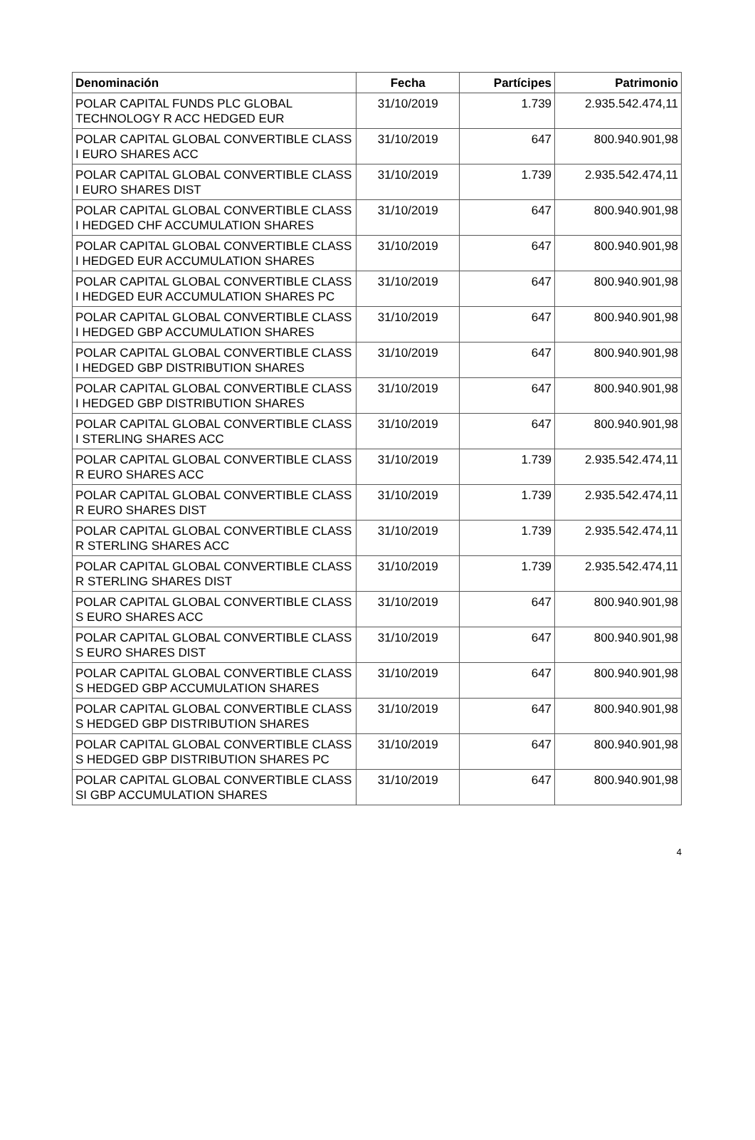| Denominación | Fecha | Partícipes | Patrimonio |
| --- | --- | --- | --- |
| POLAR CAPITAL FUNDS PLC GLOBAL TECHNOLOGY R ACC HEDGED EUR | 31/10/2019 | 1.739 | 2.935.542.474,11 |
| POLAR CAPITAL GLOBAL CONVERTIBLE CLASS I EURO SHARES ACC | 31/10/2019 | 647 | 800.940.901,98 |
| POLAR CAPITAL GLOBAL CONVERTIBLE CLASS I EURO SHARES DIST | 31/10/2019 | 1.739 | 2.935.542.474,11 |
| POLAR CAPITAL GLOBAL CONVERTIBLE CLASS I HEDGED CHF ACCUMULATION SHARES | 31/10/2019 | 647 | 800.940.901,98 |
| POLAR CAPITAL GLOBAL CONVERTIBLE CLASS I HEDGED EUR ACCUMULATION SHARES | 31/10/2019 | 647 | 800.940.901,98 |
| POLAR CAPITAL GLOBAL CONVERTIBLE CLASS I HEDGED EUR ACCUMULATION SHARES PC | 31/10/2019 | 647 | 800.940.901,98 |
| POLAR CAPITAL GLOBAL CONVERTIBLE CLASS I HEDGED GBP ACCUMULATION SHARES | 31/10/2019 | 647 | 800.940.901,98 |
| POLAR CAPITAL GLOBAL CONVERTIBLE CLASS I HEDGED GBP DISTRIBUTION SHARES | 31/10/2019 | 647 | 800.940.901,98 |
| POLAR CAPITAL GLOBAL CONVERTIBLE CLASS I HEDGED GBP DISTRIBUTION SHARES | 31/10/2019 | 647 | 800.940.901,98 |
| POLAR CAPITAL GLOBAL CONVERTIBLE CLASS I STERLING SHARES ACC | 31/10/2019 | 647 | 800.940.901,98 |
| POLAR CAPITAL GLOBAL CONVERTIBLE CLASS R EURO SHARES ACC | 31/10/2019 | 1.739 | 2.935.542.474,11 |
| POLAR CAPITAL GLOBAL CONVERTIBLE CLASS R EURO SHARES DIST | 31/10/2019 | 1.739 | 2.935.542.474,11 |
| POLAR CAPITAL GLOBAL CONVERTIBLE CLASS R STERLING SHARES ACC | 31/10/2019 | 1.739 | 2.935.542.474,11 |
| POLAR CAPITAL GLOBAL CONVERTIBLE CLASS R STERLING SHARES DIST | 31/10/2019 | 1.739 | 2.935.542.474,11 |
| POLAR CAPITAL GLOBAL CONVERTIBLE CLASS S EURO SHARES ACC | 31/10/2019 | 647 | 800.940.901,98 |
| POLAR CAPITAL GLOBAL CONVERTIBLE CLASS S EURO SHARES DIST | 31/10/2019 | 647 | 800.940.901,98 |
| POLAR CAPITAL GLOBAL CONVERTIBLE CLASS S HEDGED GBP ACCUMULATION SHARES | 31/10/2019 | 647 | 800.940.901,98 |
| POLAR CAPITAL GLOBAL CONVERTIBLE CLASS S HEDGED GBP DISTRIBUTION SHARES | 31/10/2019 | 647 | 800.940.901,98 |
| POLAR CAPITAL GLOBAL CONVERTIBLE CLASS S HEDGED GBP DISTRIBUTION SHARES PC | 31/10/2019 | 647 | 800.940.901,98 |
| POLAR CAPITAL GLOBAL CONVERTIBLE CLASS SI GBP ACCUMULATION SHARES | 31/10/2019 | 647 | 800.940.901,98 |
4